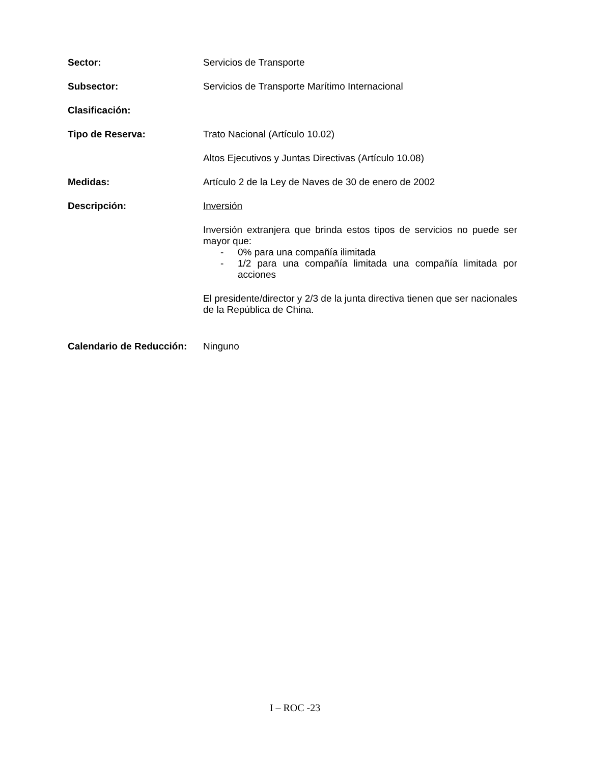Sector: Servicios de Transporte
Subsector: Servicios de Transporte Marítimo Internacional
Clasificación:
Tipo de Reserva: Trato Nacional (Artículo 10.02)
Altos Ejecutivos y Juntas Directivas (Artículo 10.08)
Medidas: Artículo 2 de la Ley de Naves de 30 de enero de 2002
Descripción: Inversión
Inversión extranjera que brinda estos tipos de servicios no puede ser mayor que:
- 0% para una compañía ilimitada
- 1/2 para una compañía limitada una compañía limitada por acciones
El presidente/director y 2/3 de la junta directiva tienen que ser nacionales de la República de China.
Calendario de Reducción:
Ninguno
I – ROC -23